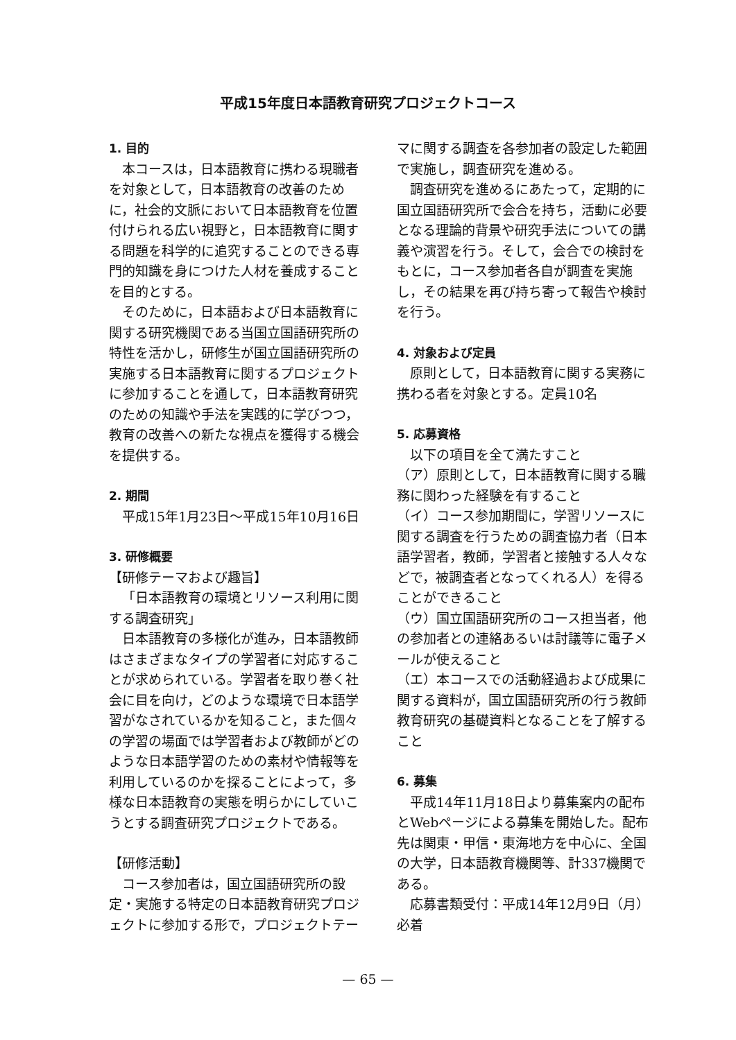平成15年度日本語教育研究プロジェクトコース
1. 目的
本コースは，日本語教育に携わる現職者を対象として，日本語教育の改善のために，社会的文脈において日本語教育を位置付けられる広い視野と，日本語教育に関する問題を科学的に追究することのできる専門的知識を身につけた人材を養成することを目的とする。
そのために，日本語および日本語教育に関する研究機関である当国立国語研究所の特性を活かし，研修生が国立国語研究所の実施する日本語教育に関するプロジェクトに参加することを通して，日本語教育研究のための知識や手法を実践的に学びつつ，教育の改善への新たな視点を獲得する機会を提供する。
2. 期間
平成15年1月23日～平成15年10月16日
3. 研修概要
【研修テーマおよび趣旨】
「日本語教育の環境とリソース利用に関する調査研究」
日本語教育の多様化が進み，日本語教師はさまざまなタイプの学習者に対応することが求められている。学習者を取り巻く社会に目を向け，どのような環境で日本語学習がなされているかを知ること，また個々の学習の場面では学習者および教師がどのような日本語学習のための素材や情報等を利用しているのかを探ることによって，多様な日本語教育の実態を明らかにしていこうとする調査研究プロジェクトである。
【研修活動】
コース参加者は，国立国語研究所の設定・実施する特定の日本語教育研究プロジェクトに参加する形で，プロジェクトテー
マに関する調査を各参加者の設定した範囲で実施し，調査研究を進める。
調査研究を進めるにあたって，定期的に国立国語研究所で会合を持ち，活動に必要となる理論的背景や研究手法についての講義や演習を行う。そして，会合での検討をもとに，コース参加者各自が調査を実施し，その結果を再び持ち寄って報告や検討を行う。
4. 対象および定員
原則として，日本語教育に関する実務に携わる者を対象とする。定員10名
5. 応募資格
以下の項目を全て満たすこと
（ア）原則として，日本語教育に関する職務に関わった経験を有すること
（イ）コース参加期間に，学習リソースに関する調査を行うための調査協力者（日本語学習者，教師，学習者と接触する人々などで，被調査者となってくれる人）を得ることができること
（ウ）国立国語研究所のコース担当者，他の参加者との連絡あるいは討議等に電子メールが使えること
（エ）本コースでの活動経過および成果に関する資料が，国立国語研究所の行う教師教育研究の基礎資料となることを了解すること
6. 募集
平成14年11月18日より募集案内の配布とWebページによる募集を開始した。配布先は関東・甲信・東海地方を中心に、全国の大学，日本語教育機関等、計337機関である。
応募書類受付：平成14年12月9日（月）必着
— 65 —